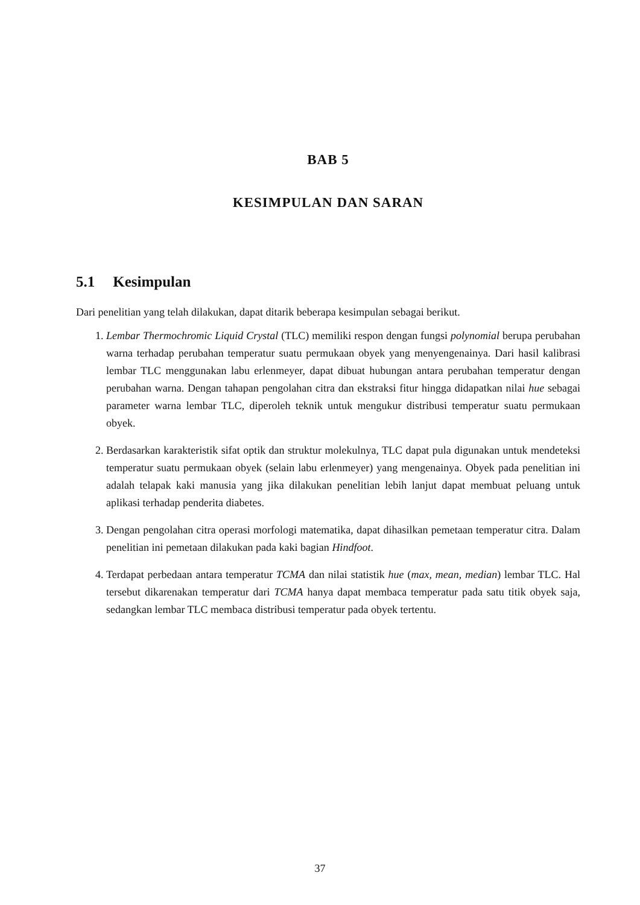BAB 5
KESIMPULAN DAN SARAN
5.1 Kesimpulan
Dari penelitian yang telah dilakukan, dapat ditarik beberapa kesimpulan sebagai berikut.
1. Lembar Thermochromic Liquid Crystal (TLC) memiliki respon dengan fungsi polynomial berupa perubahan warna terhadap perubahan temperatur suatu permukaan obyek yang menyengenainya. Dari hasil kalibrasi lembar TLC menggunakan labu erlenmeyer, dapat dibuat hubungan antara perubahan temperatur dengan perubahan warna. Dengan tahapan pengolahan citra dan ekstraksi fitur hingga didapatkan nilai hue sebagai parameter warna lembar TLC, diperoleh teknik untuk mengukur distribusi temperatur suatu permukaan obyek.
2. Berdasarkan karakteristik sifat optik dan struktur molekulnya, TLC dapat pula digunakan untuk mendeteksi temperatur suatu permukaan obyek (selain labu erlenmeyer) yang mengenainya. Obyek pada penelitian ini adalah telapak kaki manusia yang jika dilakukan penelitian lebih lanjut dapat membuat peluang untuk aplikasi terhadap penderita diabetes.
3. Dengan pengolahan citra operasi morfologi matematika, dapat dihasilkan pemetaan temperatur citra. Dalam penelitian ini pemetaan dilakukan pada kaki bagian Hindfoot.
4. Terdapat perbedaan antara temperatur TCMA dan nilai statistik hue (max, mean, median) lembar TLC. Hal tersebut dikarenakan temperatur dari TCMA hanya dapat membaca temperatur pada satu titik obyek saja, sedangkan lembar TLC membaca distribusi temperatur pada obyek tertentu.
37